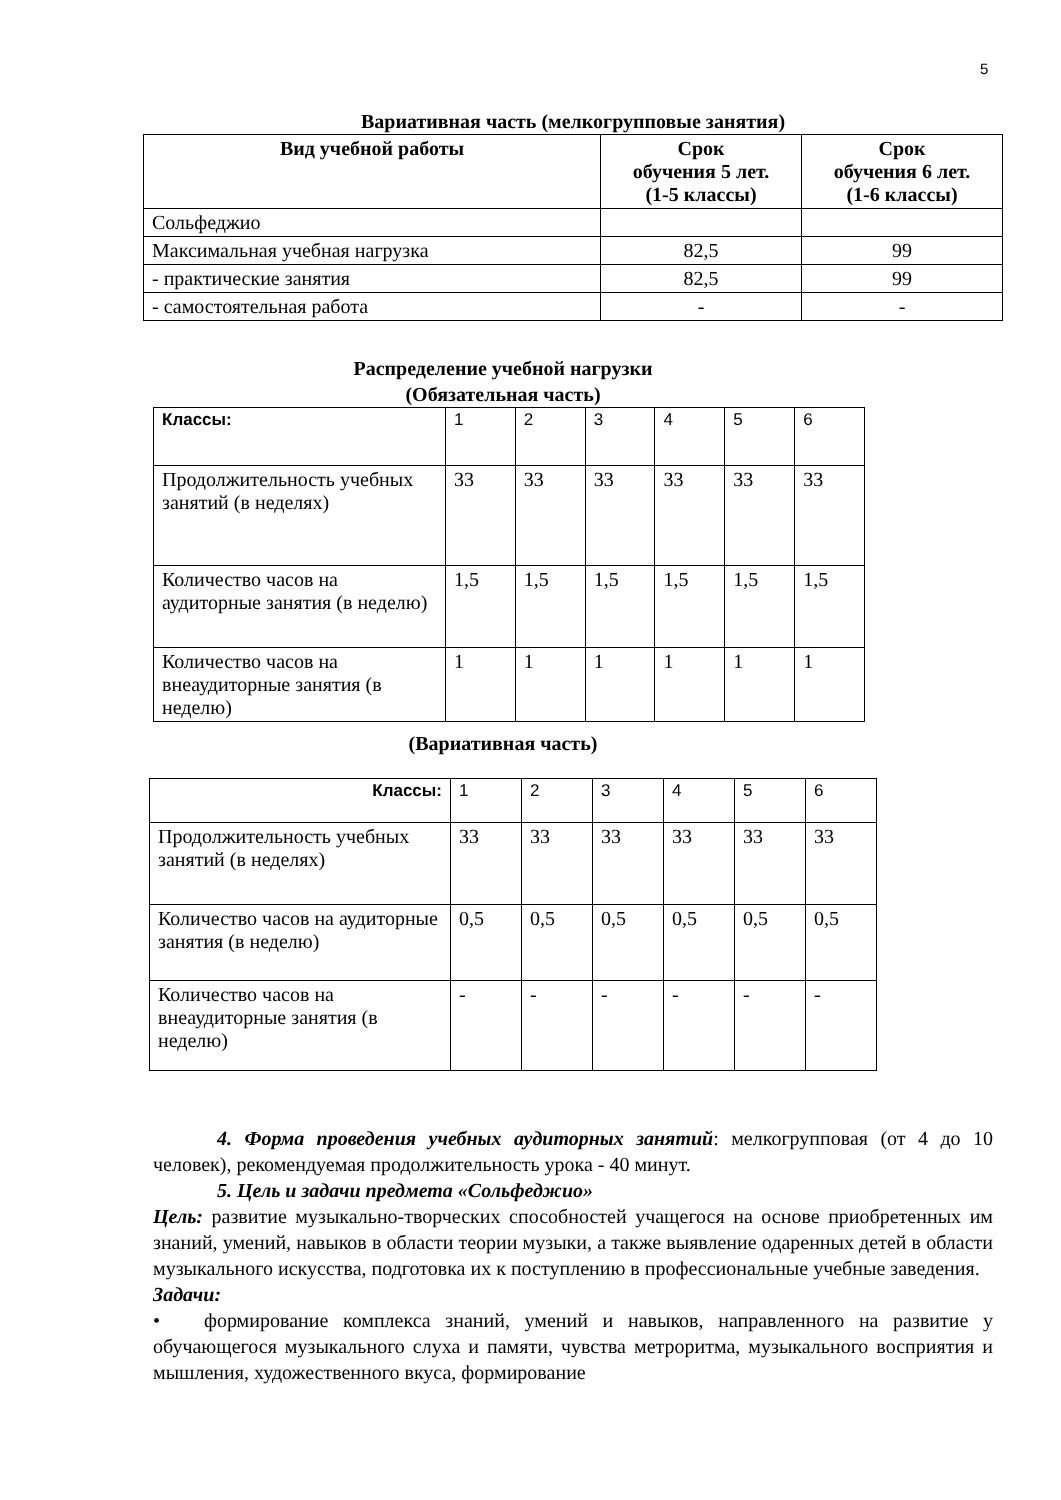5
Вариативная часть (мелкогрупповые занятия)
| Вид учебной работы | Срок обучения 5 лет. (1-5 классы) | Срок обучения 6 лет. (1-6 классы) |
| --- | --- | --- |
| Сольфеджио | | |
| Максимальная учебная нагрузка | 82,5 | 99 |
| - практические занятия | 82,5 | 99 |
| - самостоятельная работа | - | - |
Распределение учебной нагрузки
(Обязательная часть)
| Классы: | 1 | 2 | 3 | 4 | 5 | 6 |
| Продолжительность учебных занятий (в неделях) | 33 | 33 | 33 | 33 | 33 | 33 |
| Количество часов на аудиторные занятия (в неделю) | 1,5 | 1,5 | 1,5 | 1,5 | 1,5 | 1,5 |
| Количество часов на внеаудиторные занятия (в неделю) | 1 | 1 | 1 | 1 | 1 | 1 |
(Вариативная часть)
| Классы: | 1 | 2 | 3 | 4 | 5 | 6 |
| Продолжительность учебных занятий (в неделях) | 33 | 33 | 33 | 33 | 33 | 33 |
| Количество часов на аудиторные занятия (в неделю) | 0,5 | 0,5 | 0,5 | 0,5 | 0,5 | 0,5 |
| Количество часов на внеаудиторные занятия (в неделю) | - | - | - | - | - | - |
4. Форма проведения учебных аудиторных занятий: мелкогрупповая (от 4 до 10 человек), рекомендуемая продолжительность урока - 40 минут.
5. Цель и задачи предмета «Сольфеджио»
Цель: развитие музыкально-творческих способностей учащегося на основе приобретенных им знаний, умений, навыков в области теории музыки, а также выявление одаренных детей в области музыкального искусства, подготовка их к поступлению в профессиональные учебные заведения.
Задачи:
• формирование комплекса знаний, умений и навыков, направленного на развитие у обучающегося музыкального слуха и памяти, чувства метроритма, музыкального восприятия и мышления, художественного вкуса, формирование